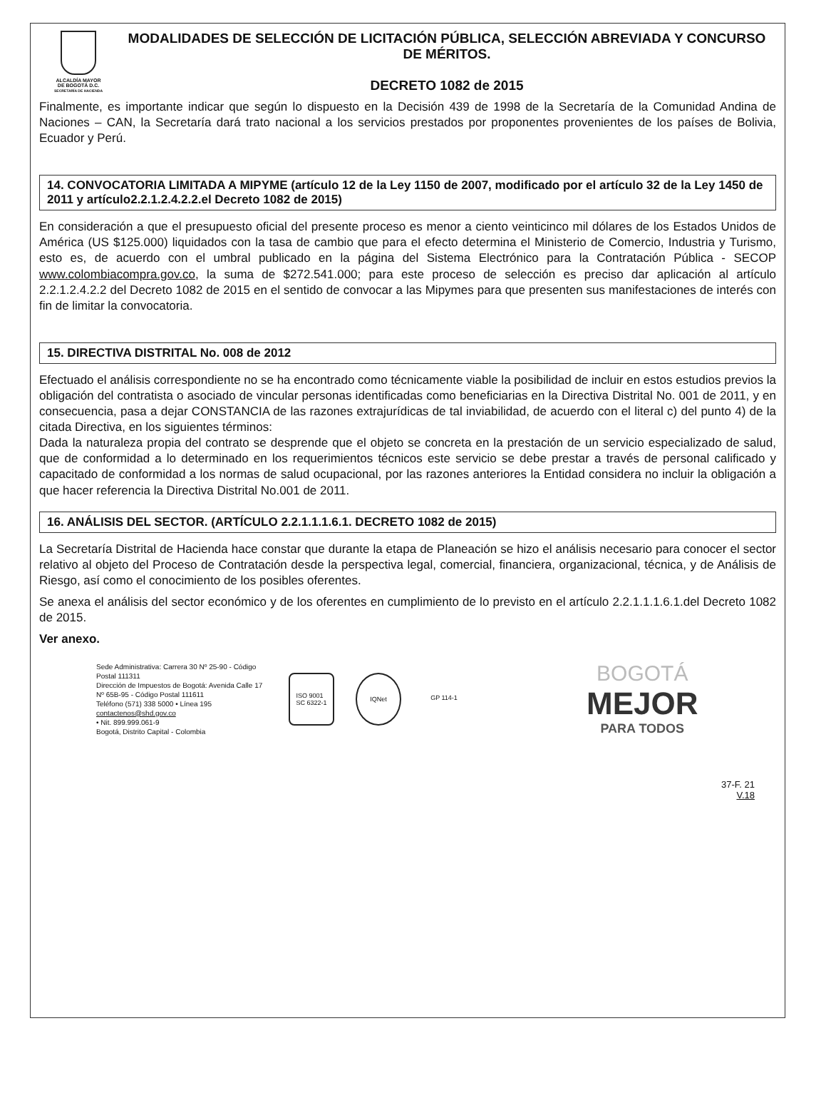ALCALDÍA MAYOR
DE BOGOTÁ D.C.
SECRETARÍA DE HACIENDA
MODALIDADES DE SELECCIÓN DE LICITACIÓN PÚBLICA, SELECCIÓN ABREVIADA Y CONCURSO DE MÉRITOS.
DECRETO 1082 de 2015
Finalmente, es importante indicar que según lo dispuesto en la Decisión 439 de 1998 de la Secretaría de la Comunidad Andina de Naciones – CAN, la Secretaría dará trato nacional a los servicios prestados por proponentes provenientes de los países de Bolivia, Ecuador y Perú.
14. CONVOCATORIA LIMITADA A MIPYME (artículo 12 de la Ley 1150 de 2007, modificado por el artículo 32 de la Ley 1450 de 2011 y artículo2.2.1.2.4.2.2.el Decreto 1082 de 2015)
En consideración a que el presupuesto oficial del presente proceso es menor a ciento veinticinco mil dólares de los Estados Unidos de América (US $125.000) liquidados con la tasa de cambio que para el efecto determina el Ministerio de Comercio, Industria y Turismo, esto es, de acuerdo con el umbral publicado en la página del Sistema Electrónico para la Contratación Pública - SECOP www.colombiacompra.gov.co, la suma de $272.541.000; para este proceso de selección es preciso dar aplicación al artículo 2.2.1.2.4.2.2 del Decreto 1082 de 2015 en el sentido de convocar a las Mipymes para que presenten sus manifestaciones de interés con fin de limitar la convocatoria.
15. DIRECTIVA DISTRITAL No. 008 de 2012
Efectuado el análisis correspondiente no se ha encontrado como técnicamente viable la posibilidad de incluir en estos estudios previos la obligación del contratista o asociado de vincular personas identificadas como beneficiarias en la Directiva Distrital No. 001 de 2011, y en consecuencia, pasa a dejar CONSTANCIA de las razones extrajurídicas de tal inviabilidad, de acuerdo con el literal c) del punto 4) de la citada Directiva, en los siguientes términos:
Dada la naturaleza propia del contrato se desprende que el objeto se concreta en la prestación de un servicio especializado de salud, que de conformidad a lo determinado en los requerimientos técnicos este servicio se debe prestar a través de personal calificado y capacitado de conformidad a los normas de salud ocupacional, por las razones anteriores la Entidad considera no incluir la obligación a que hacer referencia la Directiva Distrital No.001 de 2011.
16. ANÁLISIS DEL SECTOR. (ARTÍCULO 2.2.1.1.1.6.1. DECRETO 1082 de 2015)
La Secretaría Distrital de Hacienda hace constar que durante la etapa de Planeación se hizo el análisis necesario para conocer el sector relativo al objeto del Proceso de Contratación desde la perspectiva legal, comercial, financiera, organizacional, técnica, y de Análisis de Riesgo, así como el conocimiento de los posibles oferentes.
Se anexa el análisis del sector económico y de los oferentes en cumplimiento de lo previsto en el artículo 2.2.1.1.1.6.1.del Decreto 1082 de 2015.
Ver anexo.
Sede Administrativa: Carrera 30 Nº 25-90 - Código Postal 111311
Dirección de Impuestos de Bogotá: Avenida Calle 17 Nº 65B-95 - Código Postal 111611
Teléfono (571) 338 5000 • Línea 195
contactenos@shd.gov.co
• Nit. 899.999.061-9
Bogotá, Distrito Capital - Colombia
ISO 9001
SC 6322-1
IQNet GP 114-1
BOGOTÁ
MEJOR
PARA TODOS
37-F. 21
V.18